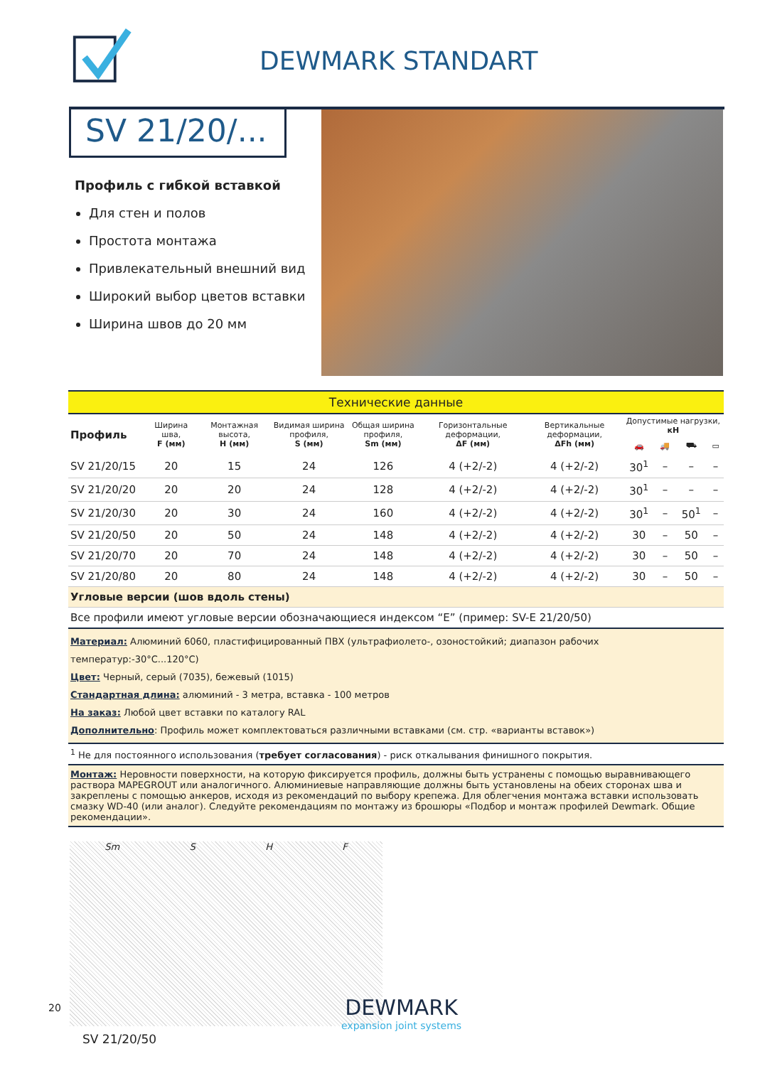DEWMARK STANDART
SV 21/20/...
Профиль с гибкой вставкой
Для стен и полов
Простота монтажа
Привлекательный внешний вид
Широкий выбор цветов вставки
Ширина швов до 20 мм
| Технические данные | | | | | | | | | | |
| Профиль | Ширина шва, F (мм) | Монтажная высота, H (мм) | Видимая ширина профиля, S (мм) | Общая ширина профиля, Sm (мм) | Горизонтальные деформации, ΔF (мм) | Вертикальные деформации, ΔFh (мм) | Допустимые нагрузки, кН | | | |
| | | | | | | | 🚗 | 🚚 | ⛟ | ▭ |
| SV 21/20/15 | 20 | 15 | 24 | 126 | 4 (+2/-2) | 4 (+2/-2) | 30<sup>1</sup> | – | – | – |
| SV 21/20/20 | 20 | 20 | 24 | 128 | 4 (+2/-2) | 4 (+2/-2) | 30<sup>1</sup> | – | – | – |
| SV 21/20/30 | 20 | 30 | 24 | 160 | 4 (+2/-2) | 4 (+2/-2) | 30<sup>1</sup> | – | 50<sup>1</sup> | – |
| SV 21/20/50 | 20 | 50 | 24 | 148 | 4 (+2/-2) | 4 (+2/-2) | 30 | – | 50 | – |
| SV 21/20/70 | 20 | 70 | 24 | 148 | 4 (+2/-2) | 4 (+2/-2) | 30 | – | 50 | – |
| SV 21/20/80 | 20 | 80 | 24 | 148 | 4 (+2/-2) | 4 (+2/-2) | 30 | – | 50 | – |
| Угловые версии (шов вдоль стены) | | | | | | | | | | |
| Все профили имеют угловые версии обозначающиеся индексом “E” (пример: SV-E 21/20/50) | | | | | | | | | | |
| Материал: Алюминий 6060, пластифицированный ПВХ (ультрафиолето-, озоностойкий; диапазон рабочих температур:-30°C...120°C) Цвет: Черный, серый (7035), бежевый (1015) Стандартная длина: алюминий - 3 метра, вставка - 100 метров На заказ: Любой цвет вставки по каталогу RAL Дополнительно : Профиль может комплектоваться различными вставками (см. стр. «варианты вставок») | | | | | | | | | | |
| <sup>1</sup> Не для постоянного использования ( требует согласования ) - риск откалывания финишного покрытия. | | | | | | | | | | |
| Монтаж: Неровности поверхности, на которую фиксируется профиль, должны быть устранены с помощью выравнивающего раствора MAPEGROUT или аналогичного. Алюминиевые направляющие должны быть установлены на обеих сторонах шва и закреплены с помощью анкеров, исходя из рекомендаций по выбору крепежа. Для облегчения монтажа вставки использовать смазку WD-40 (или аналог). Следуйте рекомендациям по монтажу из брошюры «Подбор и монтаж профилей Dewmark. Общие рекомендации». | | | | | | | | | | |
Sm S H F
SV 21/20/50
20
DEWMARK
expansion joint systems